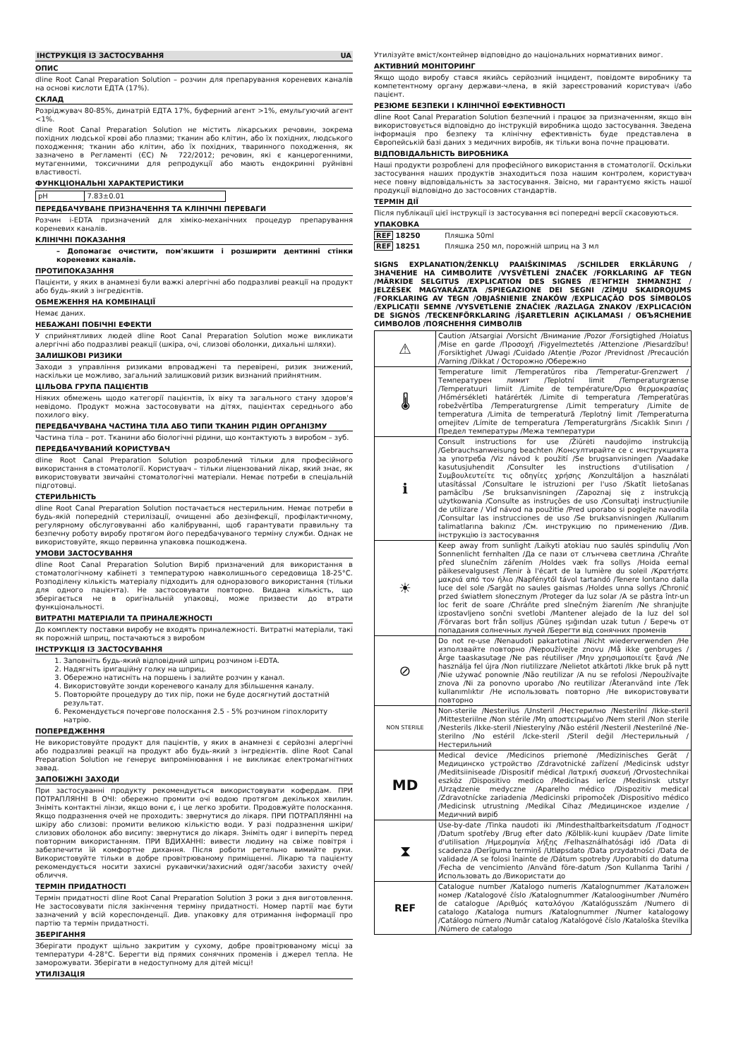ІНСТРУКЦІЯ ІЗ ЗАСТОСУВАННЯ UA
ОПИС
dline Root Canal Preparation Solution – розчин для препарування кореневих каналів на основі кислоти ЕДТА (17%).
СКЛАД
Розріджувач 80-85%, динатрій ЕДТА 17%, буферний агент >1%, емульгуючий агент <1%.
dline Root Canal Preparation Solution не містить лікарських речовин, зокрема похідних людської крові або плазми; тканин або клітин, або їх похідних, людського походження; тканин або клітин, або їх похідних, тваринного походження, як зазначено в Регламенті (ЄС) № 722/2012; речовин, які є канцерогенними, мутагенними, токсичними для репродукції або мають ендокринні руйнівні властивості.
ФУНКЦІОНАЛЬНІ ХАРАКТЕРИСТИКИ
| pH | 7.83±0.01 |
ПЕРЕДБАЧУВАНЕ ПРИЗНАЧЕННЯ ТА КЛІНІЧНІ ПЕРЕВАГИ
Розчин i-EDTA призначений для хіміко-механічних процедур препарування кореневих каналів.
КЛІНІЧНІ ПОКАЗАННЯ
– Допомагає очистити, пом'якшити і розширити дентинні стінки кореневих каналів.
ПРОТИПОКАЗАННЯ
Пацієнти, у яких в анамнезі були важкі алергічні або подразливі реакції на продукт або будь-який з інгредієнтів.
ОБМЕЖЕННЯ НА КОМБІНАЦІЇ
Немає даних.
НЕБАЖАНІ ПОБІЧНІ ЕФЕКТИ
У сприйнятливих людей dline Root Canal Preparation Solution може викликати алергічні або подразливі реакції (шкіра, очі, слизові оболонки, дихальні шляхи).
ЗАЛИШКОВІ РИЗИКИ
Заходи з управління ризиками впроваджені та перевірені, ризик знижений, наскільки це можливо, загальний залишковий ризик визнаний прийнятним.
ЦІЛЬОВА ГРУПА ПАЦІЄНТІВ
Ніяких обмежень щодо категорії пацієнтів, їх віку та загального стану здоров'я невідомо. Продукт можна застосовувати на дітях, пацієнтах середнього або похилого віку.
ПЕРЕДБАЧУВАНА ЧАСТИНА ТІЛА АБО ТИПИ ТКАНИН РІДИН ОРГАНІЗМУ
Частина тіла – рот. Тканини або біологічні рідини, що контактують з виробом – зуб.
ПЕРЕДБАЧУВАНИЙ КОРИСТУВАЧ
dline Root Canal Preparation Solution розроблений тільки для професійного використання в стоматології. Користувач – тільки ліцензований лікар, який знає, як використовувати звичайні стоматологічні матеріали. Немає потреби в спеціальній підготовці.
СТЕРИЛЬНІСТЬ
dline Root Canal Preparation Solution постачається нестерильним. Немає потреби в будь-якій попередній стерилізації, очищенні або дезінфекції, профілактичному, регулярному обслуговуванні або калібруванні, щоб гарантувати правильну та безпечну роботу виробу протягом його передбачуваного терміну служби. Однак не використовуйте, якщо первинна упаковка пошкоджена.
УМОВИ ЗАСТОСУВАННЯ
dline Root Canal Preparation Solution Виріб призначений для використання в стоматологічному кабінеті з температурою навколишнього середовища 18-25°C. Розподілену кількість матеріалу підходить для одноразового використання (тільки для одного пацієнта). Не застосовувати повторно. Видана кількість, що зберігається не в оригінальній упаковці, може призвести до втрати функціональності.
ВИТРАТНІ МАТЕРІАЛИ ТА ПРИНАЛЕЖНОСТІ
До комплекту поставки виробу не входять приналежності. Витратні матеріали, такі як порожній шприц, постачаються з виробом
ІНСТРУКЦІЯ ІЗ ЗАСТОСУВАННЯ
1. Заповніть будь-який відповідний шприц розчином i-EDTA.
2. Надягніть іригаційну голку на шприц.
3. Обережно натисніть на поршень і залийте розчин у канал.
4. Використовуйте зонди кореневого каналу для збільшення каналу.
5. Повторюйте процедуру до тих пір, поки не буде досягнутий достатній результат.
6. Рекомендується почергове полоскання 2.5 - 5% розчином гіпохлориту натрію.
ПОПЕРЕДЖЕННЯ
Не використовуйте продукт для пацієнтів, у яких в анамнезі є серйозні алергічні або подразливі реакції на продукт або будь-який з інгредієнтів. dline Root Canal Preparation Solution не генерує випромінювання і не викликає електромагнітних завад.
ЗАПОБІЖНІ ЗАХОДИ
При застосуванні продукту рекомендується використовувати кофердам. ПРИ ПОТРАПЛЯННІ В ОЧІ: обережно промити очі водою протягом декількох хвилин. Зніміть контактні лінзи, якщо вони є, і це легко зробити. Продовжуйте полоскання. Якщо подразнення очей не проходить: звернутися до лікаря. ПРИ ПОТРАПЛЯННІ на шкіру або слизові: промити великою кількістю води. У разі подразнення шкіри/слизових оболонок або висипу: звернутися до лікаря. Зніміть одяг і виперіть перед повторним використанням. ПРИ ВДИХАННІ: вивести людину на свіже повітря і забезпечити їй комфортне дихання. Після роботи ретельно вимийте руки. Використовуйте тільки в добре провітрюваному приміщенні. Лікарю та пацієнту рекомендується носити захисні рукавички/захисний одяг/засоби захисту очей/обличчя.
ТЕРМІН ПРИДАТНОСТІ
Термін придатності dline Root Canal Preparation Solution 3 роки з дня виготовлення. Не застосовувати після закінчення терміну придатності. Номер партії має бути зазначений у всій кореспонденції. Див. упаковку для отримання інформації про партію та термін придатності.
ЗБЕРІГАННЯ
Зберігати продукт щільно закритим у сухому, добре провітрюваному місці за температури 4-28°C. Берегти від прямих сонячних променів і джерел тепла. Не заморожувати. Зберігати в недоступному для дітей місці!
УТИЛІЗАЦІЯ
Утилізуйте вміст/контейнер відповідно до національних нормативних вимог.
АКТИВНИЙ МОНІТОРИНГ
Якщо щодо виробу стався якийсь серйозний інцидент, повідомте виробнику та компетентному органу держави-члена, в якій зареєстрований користувач і/або пацієнт.
РЕЗЮМЕ БЕЗПЕКИ І КЛІНІЧНОЇ ЕФЕКТИВНОСТІ
dline Root Canal Preparation Solution безпечний і працює за призначенням, якщо він використовується відповідно до інструкцій виробника щодо застосування. Зведена інформація про безпеку та клінічну ефективність буде представлена в Європейській базі даних з медичних виробів, як тільки вона почне працювати.
ВІДПОВІДАЛЬНІСТЬ ВИРОБНИКА
Наші продукти розроблені для професійного використання в стоматології. Оскільки застосування наших продуктів знаходиться поза нашим контролем, користувач несе повну відповідальність за застосування. Звісно, ми гарантуємо якість нашої продукції відповідно до застосовних стандартів.
ТЕРМІН ДІЇ
Після публікації цієї інструкції із застосування всі попередні версії скасовуються.
УПАКОВКА
REF 18250 Пляшка 50ml
REF 18251 Пляшка 250 мл, порожній шприц на 3 мл
SIGNS EXPLANATION/ŽENKLŲ PAAIŠKINIMAS /SCHILDER ERKLÄRUNG /ЗНАЧЕНИЕ НА СИМВОЛИТЕ /VYSVĚTLENÍ ZNAČEK /FORKLARING AF TEGN /MÄRKIDE SELGITUS /EXPLICATION DES SIGNES /ΕΞΉΓΗΣΗ ΣΗΜΆΝΣΗΣ / JELZÉSEK MAGYARÁZATA /SPIEGAZIONE DEI SEGNI /ZĪMJU SKAIDROJUMS /FORKLARING AV TEGN /OBJAŚNIENIE ZNAKÓW /EXPLICAÇÃO DOS SÍMBOLOS /EXPLICAȚII SEMNE /VYSVETLENIE ZNAČIEK /RAZLAGA ZNAKOV /EXPLICACIÓN DE SIGNOS /TECKENFÖRKLARING /İŞARETLERIN AÇIKLAMASI / ОБЪЯСНЕНИЕ СИМВОЛОВ /ПОЯСНЕННЯ СИМВОЛІВ
| ⚠ | Caution /Atsargiai /Vorsicht /Внимание /Pozor /Forsigtighed /Hoiatus /Mise en garde /Προσοχή /Figyelmeztetés /Attenzione /Piesardzību! /Forsiktighet /Uwagi /Cuidado /Atenție /Pozor /Previdnost /Precaución /Varning /Dikkat / Осторожно /Обережно |
| 🌡 | Temperature limit /Temperatūros riba /Temperatur-Grenzwert /Температурен лимит /Teplotní limit /Temperaturgrænse /Temperatuuri limiit /Limite de température/Όριο θερμοκρασίας /Hőmérsékleti határérték /Limite di temperatura /Temperatūras robežvērtība /Temperaturgrense /Limit temperatury /Limite de temperatura /Limita de temperatură /Teplotný limit /Temperaturna omejitev /Límite de temperatura /Temperaturgräns /Sıcaklık Sınırı / Предел температуры /Межа температури |
| ℹ | Consult instructions for use /Žiūrėti naudojimo instrukciją /Gebrauchsanweisung beachten /Консултирайте се с инструкцията за употреба /Viz návod k použití /Se brugsanvisningen /Vaadake kasutusjuhendit /Consulter les instructions d'utilisation /Συμβουλευτείτε τις οδηγίες χρήσης /Konzultáljon a használati utasítással /Consultare le istruzioni per l'uso /Skatīt lietošanas pamācību /Se bruksanvisningen /Zapoznaj się z instrukcją użytkowania /Consulte as instruções de uso /Consultați instrucțiunile de utilizare / Viď návod na použitie /Pred uporabo si poglejte navodila /Consultar las instrucciones de uso /Se bruksanvisningen /Kullanım talimatlarına bakınız /См. инструкцию по применению /Див. інструкцію із застосування |
| ☀ | Keep away from sunlight /Laikyti atokiau nuo saulės spindulių /Von Sonnenlicht fernhalten /Да се пази от слънчева светлина /Chraňte před slunečním zářením /Holdes væk fra sollys /Hoida eemal päikesevalgusest /Tenir à l'écart de la lumière du soleil /Κρατήστε μακριά από τον ήλιο /Napfénytől távol tartandó /Tenere lontano dalla luce del sole /Sargāt no saules gaismas /Holdes unna sollys /Chronić przed światłem słonecznym /Proteger da luz solar /A se păstra într-un loc ferit de soare /Chráňte pred slnečným žiarením /Ne shranjujte izpostavljeno sončni svetlobi /Mantener alejado de la luz del sol /Förvaras bort från solljus /Güneş ışığından uzak tutun / Беречь от попадания солнечных лучей /Берегти від сонячних променів |
| ⊘ | Do not re-use /Nenaudoti pakartotinai /Nicht wiederverwenden /Не използвайте повторно /Nepoužívejte znovu /Må ikke genbruges /Ärge taaskasutage /Ne pas réutiliser /Μην χρησιμοποιείτε ξανά /Ne használja fel újra /Non riutilizzare /Nelietot atkārtoti /Ikke bruk på nytt /Nie używać ponownie /Não reutilizar /A nu se refolosi /Nepoužívajte znova /Ni za ponovno uporabo /No reutilizar /Återanvänd inte /Tek kullanımlıktır /Не использовать повторно /Не використовувати повторно |
| NON STERILE | Non-sterile /Nesterilus /Unsteril /Нестерилно /Nesterilní /Ikke-steril /Mittesteriilne /Non stérile /Μη αποστειρωμένο /Nem steril /Non sterile /Nesterils /Ikke-steril /Niesterylny /Não estéril /Nesteril /Nesterilné /Ne-sterilno /No estéril /Icke-steril /Steril değil /Нестерильный /Нестерильний |
| MD | Medical device /Medicinos priemonė /Medizinisches Gerät /Медицинско устройство /Zdravotnické zařízení /Medicinsk udstyr /Meditsiiniseade /Dispositif médical /Ιατρική συσκευή /Orvostechnikai eszköz /Dispositivo medico /Medicīnas ierīce /Medisinsk utstyr /Urządzenie medyczne /Aparelho médico /Dispozitiv medical /Zdravotnícke zariadenia /Medicinski pripomoček /Dispositivo médico /Medicinsk utrustning /Medikal Cihaz /Медицинское изделие /Медичний виріб |
| ⧗ | Use-by-date /Tinka naudoti iki /Mindesthaltbarkeitsdatum /Годност /Datum spotřeby /Brug efter dato /Kõlblik-kuni kuupäev /Date limite d'utilisation /Ημερομηνία λήξης /Felhasználhatósági idő /Data di scadenza /Derīguma termiņš /Utløpsdato /Data przydatności /Data de validade /A se folosi înainte de /Dátum spotreby /Uporabiti do datuma /Fecha de vencimiento /Använd före-datum /Son Kullanma Tarihi /Использовать до /Використати до |
| REF | Catalogue number /Katalogo numeris /Katalognummer /Каталожен номер /Katalogové číslo /Katalognummer /Kataloogінumber /Numéro de catalogue /Αριθμός καταλόγου /Katalógusszám /Numero di catalogo /Kataloga numurs /Katalognummer /Numer katalogowy /Catálogo número /Număr catalog /Katalógové číslo /Kataloška številka /Número de catalogo |